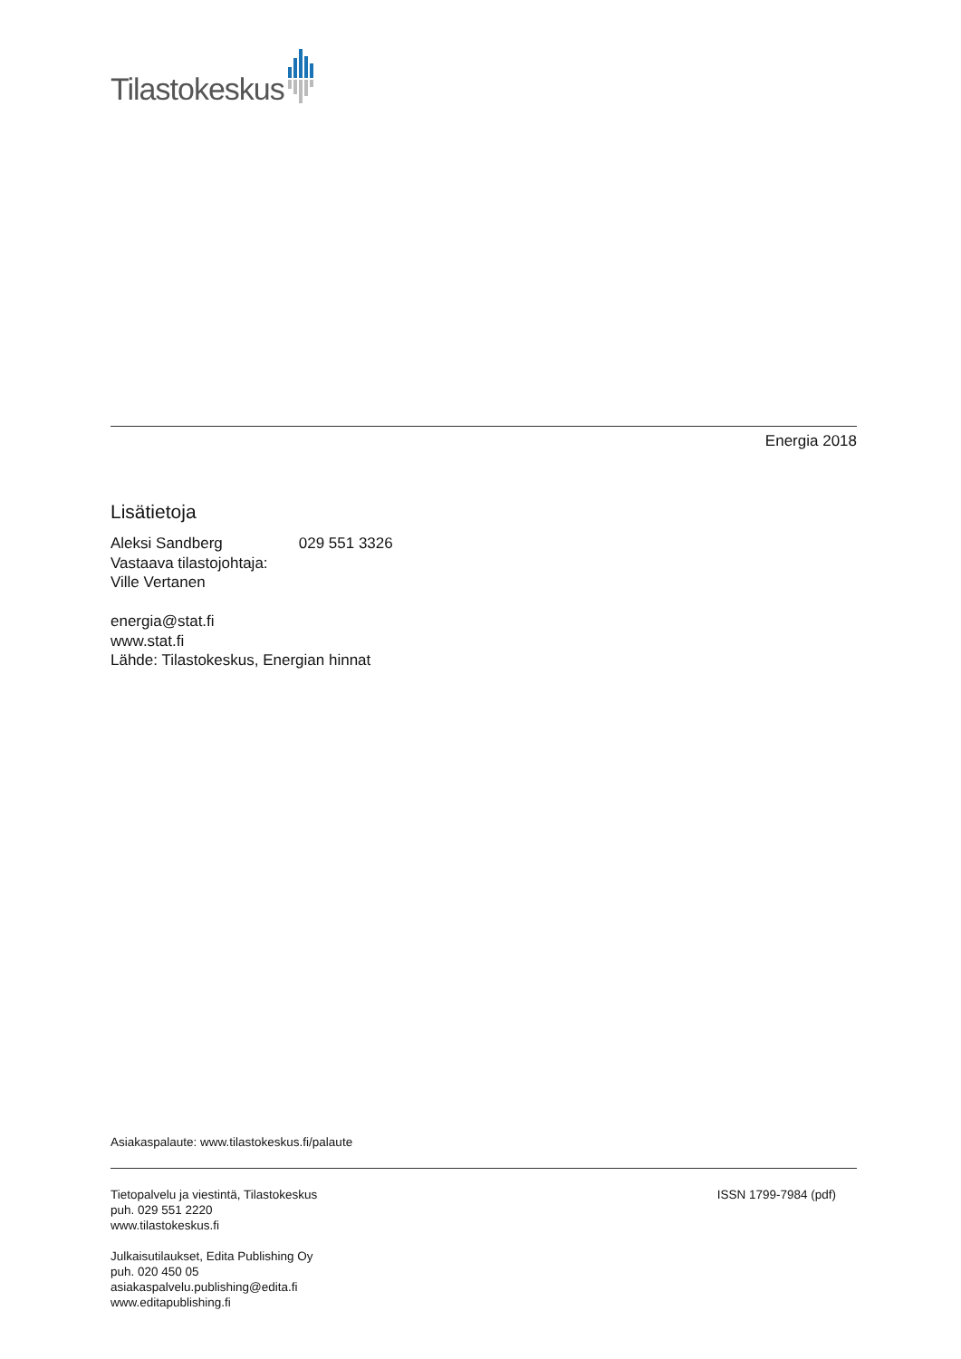Tilastokeskus
Energia 2018
Lisätietoja
Aleksi Sandberg 029 551 3326
Vastaava tilastojohtaja:
Ville Vertanen
energia@stat.fi
www.stat.fi
Lähde: Tilastokeskus, Energian hinnat
Asiakaspalaute: www.tilastokeskus.fi/palaute
Tietopalvelu ja viestintä, Tilastokeskus
puh. 029 551 2220
www.tilastokeskus.fi
Julkaisutilaukset, Edita Publishing Oy
puh. 020 450 05
asiakaspalvelu.publishing@edita.fi
www.editapublishing.fi
ISSN 1799-7984 (pdf)